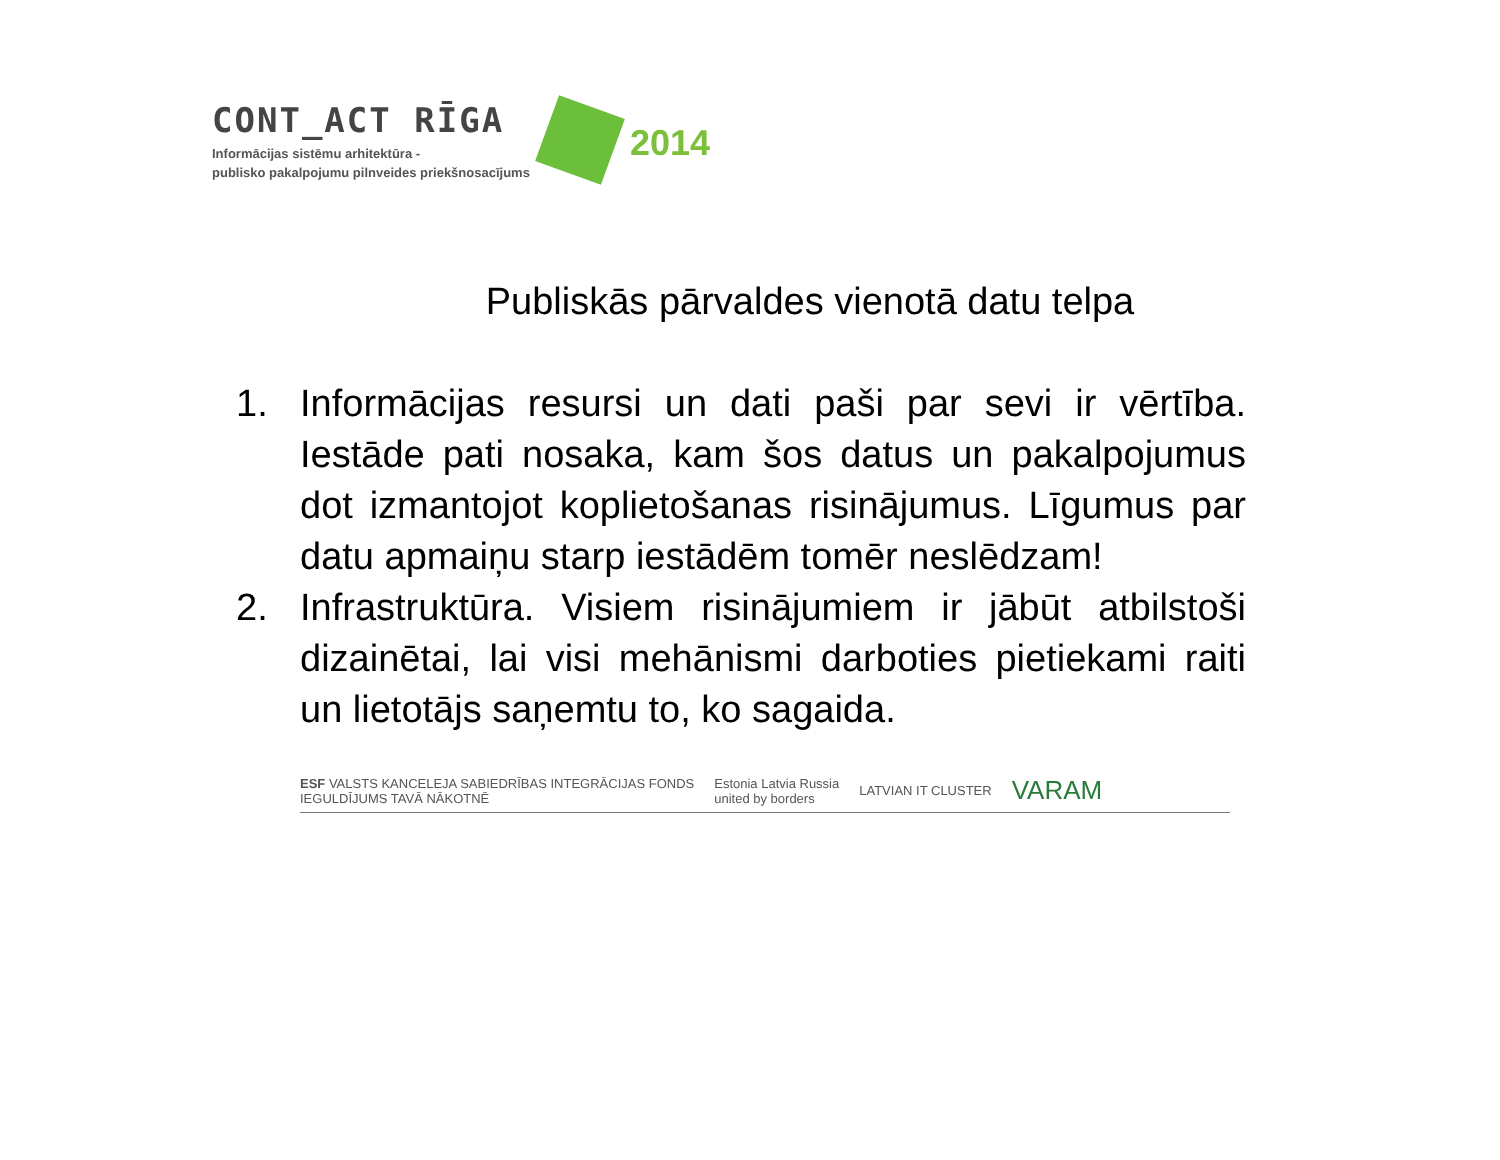CONT_ACT RĪGA
Informācijas sistēmu arhitektūra -
publisko pakalpojumu pilnveides priekšnosacījums
2014
Publiskās pārvaldes vienotā datu telpa
1. Informācijas resursi un dati paši par sevi ir vērtība. Iestāde pati nosaka, kam šos datus un pakalpojumus dot izmantojot koplietošanas risinājumus. Līgumus par datu apmaiņu starp iestādēm tomēr neslēdzam!
2. Infrastruktūra. Visiem risinājumiem ir jābūt atbilstoši dizainētai, lai visi mehānismi darboties pietiekami raiti un lietotājs saņemtu to, ko sagaida.
ESF VALSTS KANCELEJA SABIEDRĪBAS INTEGRĀCIJAS FONDS
IEGULDĪJUMS TAVĀ NĀKOTNĒ
Estonia Latvia Russia
united by borders
LATVIAN IT CLUSTER
VARAM